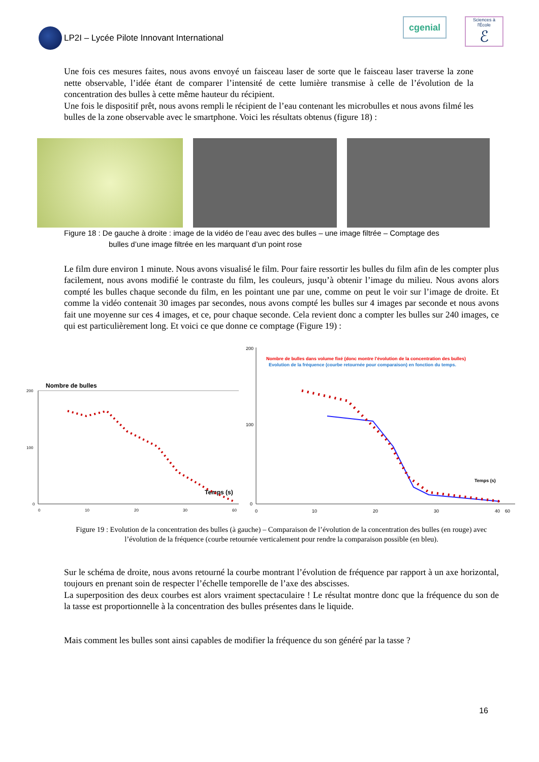LP2I – Lycée Pilote Innovant International
cgenial
Sciences à l'École
ℰ
Une fois ces mesures faites, nous avons envoyé un faisceau laser de sorte que le faisceau laser traverse la zone nette observable, l’idée étant de comparer l’intensité de cette lumière transmise à celle de l’évolution de la concentration des bulles à cette même hauteur du récipient.
Une fois le dispositif prêt, nous avons rempli le récipient de l’eau contenant les microbulles et nous avons filmé les bulles de la zone observable avec le smartphone. Voici les résultats obtenus (figure 18) :
Figure 18 : De gauche à droite : image de la vidéo de l’eau avec des bulles – une image filtrée – Comptage des
bulles d’une image filtrée en les marquant d’un point rose
Le film dure environ 1 minute. Nous avons visualisé le film. Pour faire ressortir les bulles du film afin de les compter plus facilement, nous avons modifié le contraste du film, les couleurs, jusqu’à obtenir l’image du milieu. Nous avons alors compté les bulles chaque seconde du film, en les pointant une par une, comme on peut le voir sur l’image de droite. Et comme la vidéo contenait 30 images par secondes, nous avons compté les bulles sur 4 images par seconde et nous avons fait une moyenne sur ces 4 images, et ce, pour chaque seconde. Cela revient donc a compter les bulles sur 240 images, ce qui est particulièrement long. Et voici ce que donne ce comptage (Figure 19) :
Nombre de bulles
200
100
0
0
10
20
30
60
Temps (s)
Nombre de bulles dans volume fixé (donc montre l’évolution de la concentration des bulles)
Evolution de la fréquence (courbe retournée pour comparaison) en fonction du temps.
200
100
0
0
10
20
30
40
60
Temps (s)
Figure 19 : Evolution de la concentration des bulles (à gauche) – Comparaison de l’évolution de la concentration des bulles (en rouge) avec l’évolution de la fréquence (courbe retournée verticalement pour rendre la comparaison possible (en bleu).
Sur le schéma de droite, nous avons retourné la courbe montrant l’évolution de fréquence par rapport à un axe horizontal, toujours en prenant soin de respecter l’échelle temporelle de l’axe des abscisses.
La superposition des deux courbes est alors vraiment spectaculaire ! Le résultat montre donc que la fréquence du son de la tasse est proportionnelle à la concentration des bulles présentes dans le liquide.
Mais comment les bulles sont ainsi capables de modifier la fréquence du son généré par la tasse ?
16